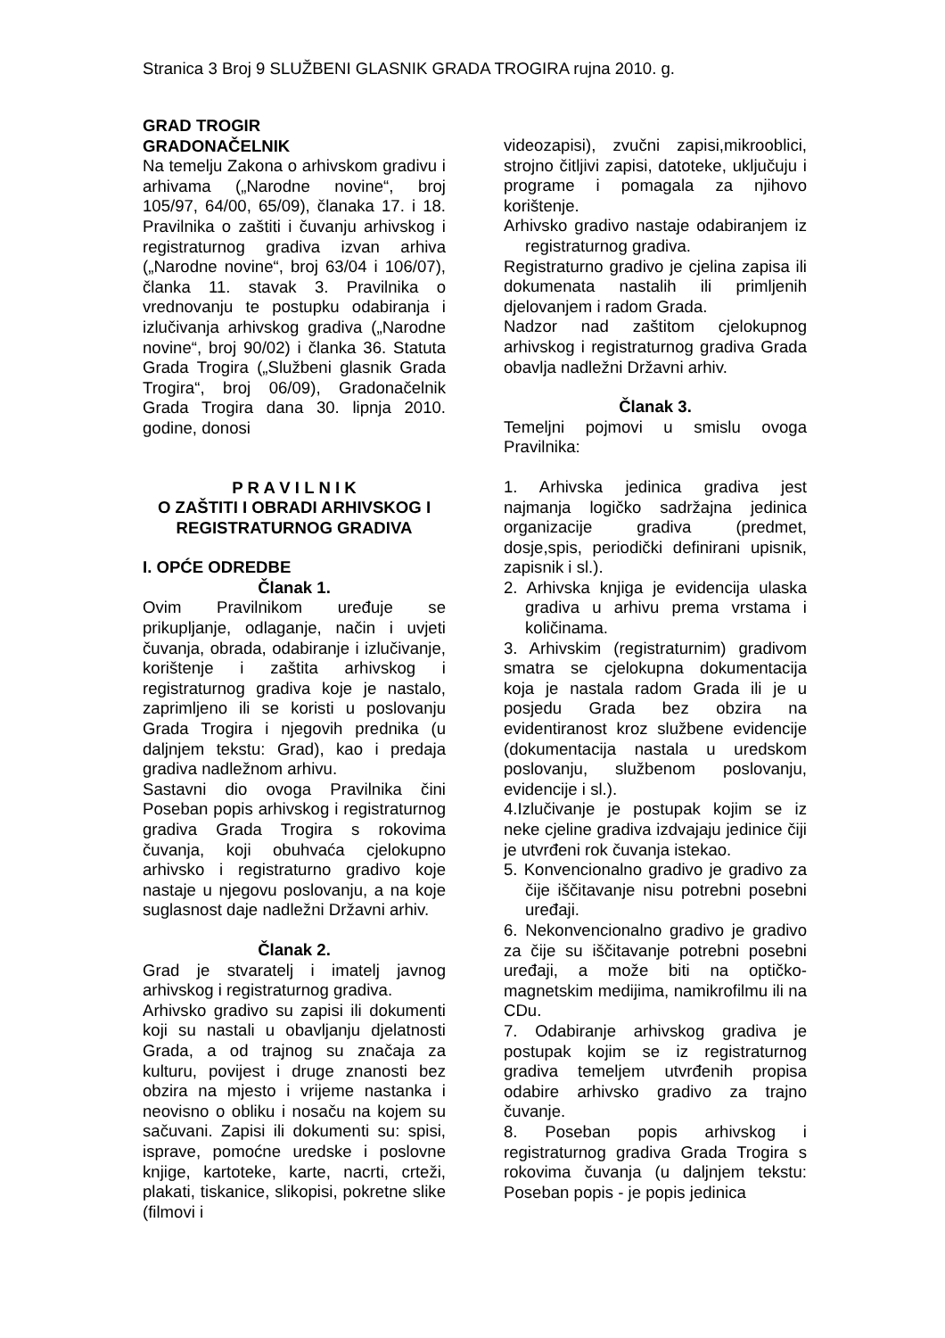Stranica 3 Broj 9 SLUŽBENI GLASNIK GRADA TROGIRA rujna 2010. g.
GRAD TROGIR
GRADONAČELNIK
Na temelju Zakona o arhivskom gradivu i arhivama („Narodne novine“, broj 105/97, 64/00, 65/09), članaka 17. i 18. Pravilnika o zaštiti i čuvanju arhivskog i registraturnog gradiva izvan arhiva („Narodne novine“, broj 63/04 i 106/07), članka 11. stavak 3. Pravilnika o vrednovanju te postupku odabiranja i izlučivanja arhivskog gradiva („Narodne novine“, broj 90/02) i članka 36. Statuta Grada Trogira („Službeni glasnik Grada Trogira“, broj 06/09), Gradonačelnik Grada Trogira dana 30. lipnja 2010. godine, donosi
P R A V I L N I K
O ZAŠTITI I OBRADI ARHIVSKOG I REGISTRATURNOG GRADIVA
I. OPĆE ODREDBE
Članak 1.
Ovim Pravilnikom uređuje se prikupljanje, odlaganje, način i uvjeti čuvanja, obrada, odabiranje i izlučivanje, korištenje i zaštita arhivskog i registraturnog gradiva koje je nastalo, zaprimljeno ili se koristi u poslovanju Grada Trogira i njegovih prednika (u daljnjem tekstu: Grad), kao i predaja gradiva nadležnom arhivu.
Sastavni dio ovoga Pravilnika čini Poseban popis arhivskog i registraturnog gradiva Grada Trogira s rokovima čuvanja, koji obuhvaća cjelokupno arhivsko i registraturno gradivo koje nastaje u njegovu poslovanju, a na koje suglasnost daje nadležni Državni arhiv.
Članak 2.
Grad je stvaratelj i imatelj javnog arhivskog i registraturnog gradiva.
Arhivsko gradivo su zapisi ili dokumenti koji su nastali u obavljanju djelatnosti Grada, a od trajnog su značaja za kulturu, povijest i druge znanosti bez obzira na mjesto i vrijeme nastanka i neovisno o obliku i nosaču na kojem su sačuvani. Zapisi ili dokumenti su: spisi, isprave, pomoćne uredske i poslovne knjige, kartoteke, karte, nacrti, crteži, plakati, tiskanice, slikopisi, pokretne slike (filmovi i
videozapisi), zvučni zapisi,mikrooblici, strojno čitljivi zapisi, datoteke, uključuju i programe i pomagala za njihovo korištenje.
Arhivsko gradivo nastaje odabiranjem iz registraturnog gradiva.
Registraturno gradivo je cjelina zapisa ili dokumenata nastalih ili primljenih djelovanjem i radom Grada.
Nadzor nad zaštitom cjelokupnog arhivskog i registraturnog gradiva Grada obavlja nadležni Državni arhiv.
Članak 3.
Temeljni pojmovi u smislu ovoga Pravilnika:
1. Arhivska jedinica gradiva jest najmanja logičko sadržajna jedinica organizacije gradiva (predmet, dosje,spis, periodički definirani upisnik, zapisnik i sl.).
2. Arhivska knjiga je evidencija ulaska gradiva u arhivu prema vrstama i količinama.
3. Arhivskim (registraturnim) gradivom smatra se cjelokupna dokumentacija koja je nastala radom Grada ili je u posjedu Grada bez obzira na evidentiranost kroz službene evidencije (dokumentacija nastala u uredskom poslovanju, službenom poslovanju, evidencije i sl.).
4.Izlučivanje je postupak kojim se iz neke cjeline gradiva izdvajaju jedinice čiji je utvrđeni rok čuvanja istekao.
5. Konvencionalno gradivo je gradivo za čije iščitavanje nisu potrebni posebni uređaji.
6. Nekonvencionalno gradivo je gradivo za čije su iščitavanje potrebni posebni uređaji, a može biti na optičko-magnetskim medijima, namikrofilmu ili na CDu.
7. Odabiranje arhivskog gradiva je postupak kojim se iz registraturnog gradiva temeljem utvrđenih propisa odabire arhivsko gradivo za trajno čuvanje.
8. Poseban popis arhivskog i registraturnog gradiva Grada Trogira s rokovima čuvanja (u daljnjem tekstu: Poseban popis - je popis jedinica